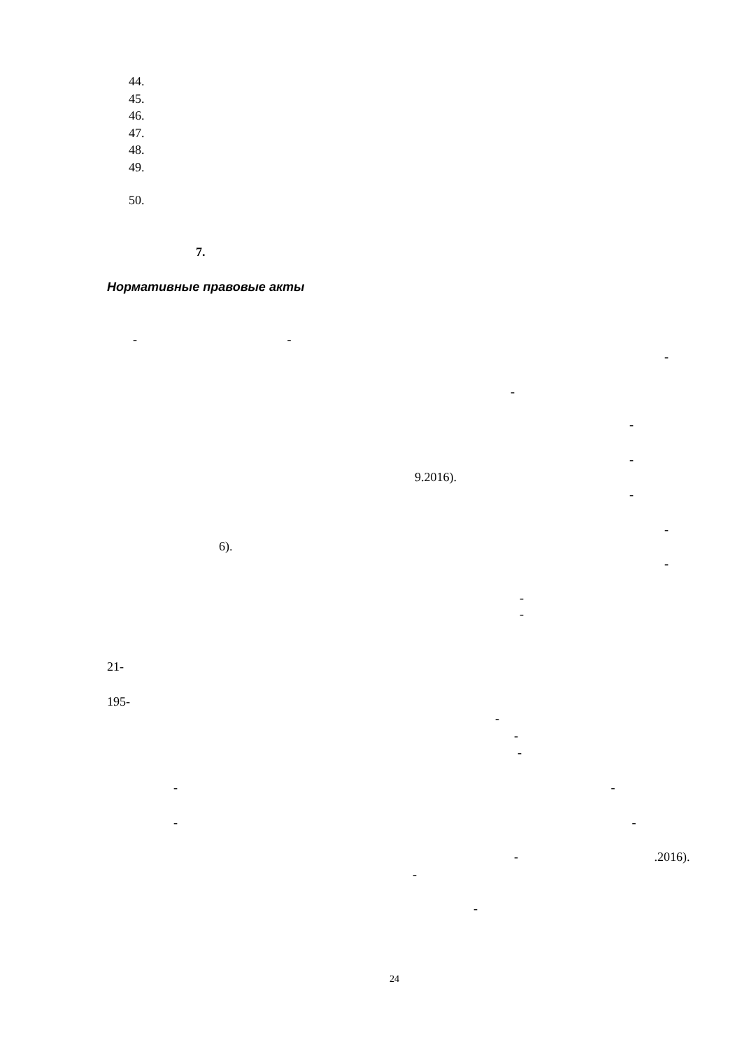44.
45.
46.
47.
48.
49.
50.
7.
Нормативные правовые акты
- -
-
-
-
-
9.2016).
-
-
6).
-
-
-
21-
195-
-
-
-
- -
- -
- .2016).
-
-
24